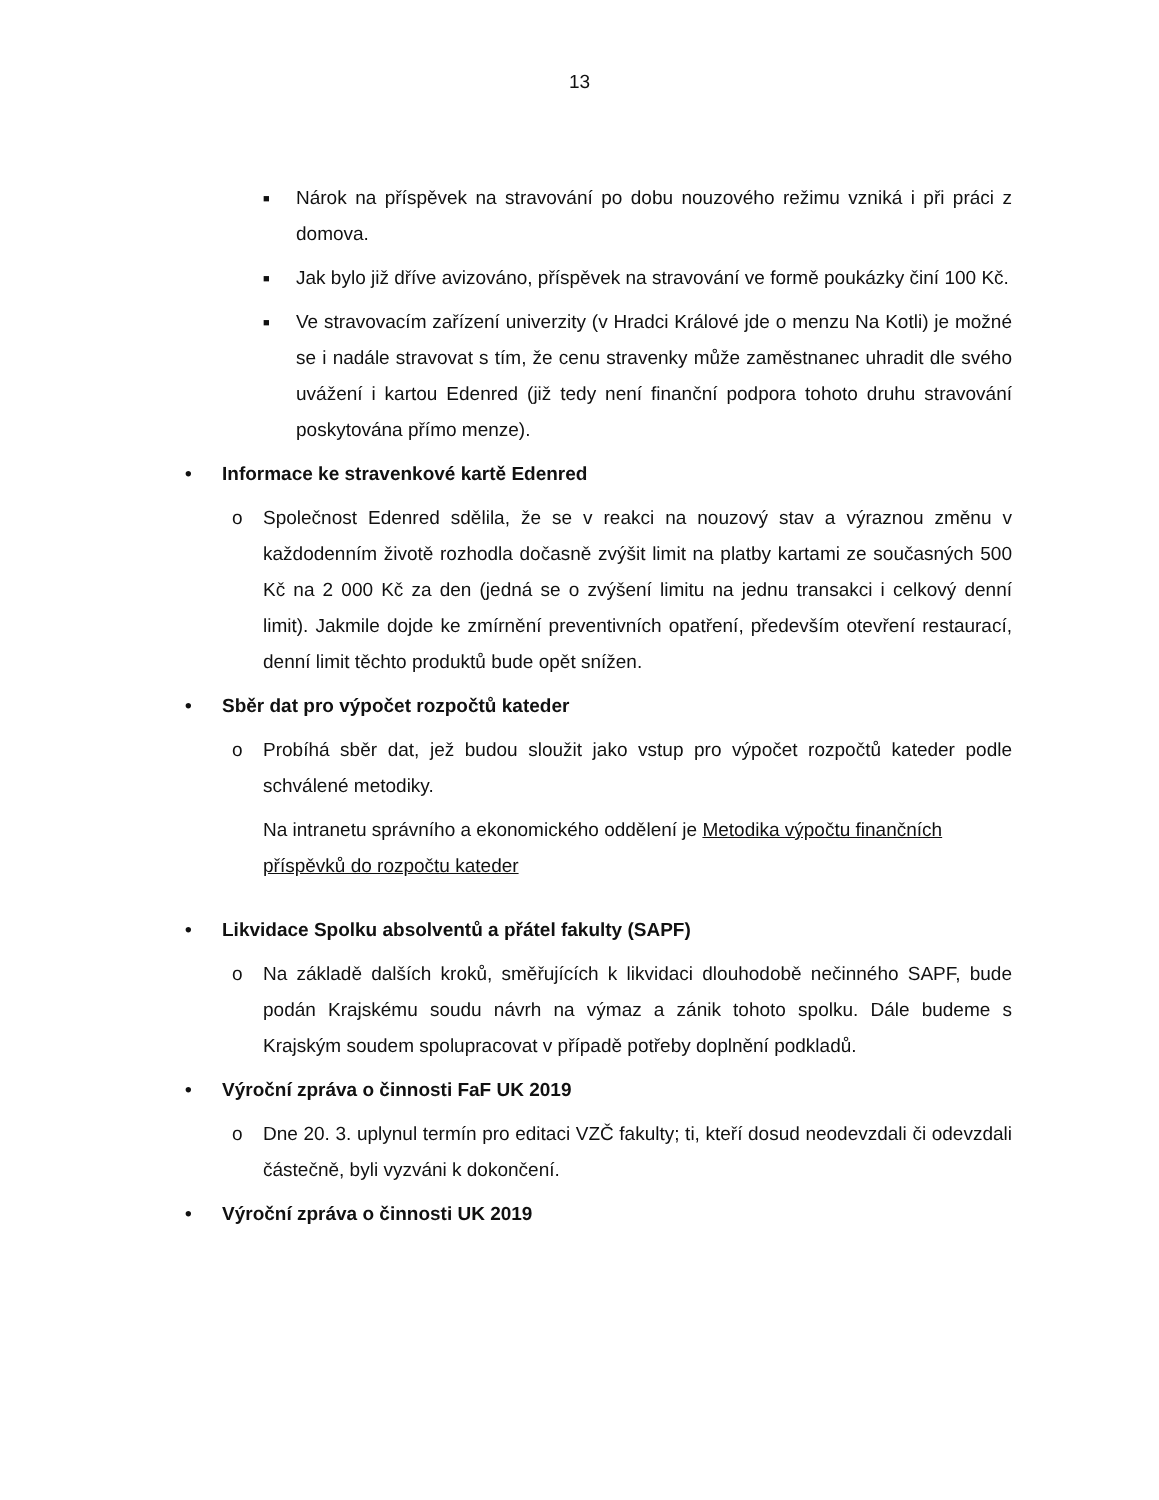13
■ Nárok na příspěvek na stravování po dobu nouzového režimu vzniká i při práci z domova.
■ Jak bylo již dříve avizováno, příspěvek na stravování ve formě poukázky činí 100 Kč.
■ Ve stravovacím zařízení univerzity (v Hradci Králové jde o menzu Na Kotli) je možné se i nadále stravovat s tím, že cenu stravenky může zaměstnanec uhradit dle svého uvážení i kartou Edenred (již tedy není finanční podpora tohoto druhu stravování poskytována přímo menze).
• Informace ke stravenkové kartě Edenred
o Společnost Edenred sdělila, že se v reakci na nouzový stav a výraznou změnu v každodenním životě rozhodla dočasně zvýšit limit na platby kartami ze současných 500 Kč na 2 000 Kč za den (jedná se o zvýšení limitu na jednu transakci i celkový denní limit). Jakmile dojde ke zmírnění preventivních opatření, především otevření restaurací, denní limit těchto produktů bude opět snížen.
• Sběr dat pro výpočet rozpočtů kateder
o Probíhá sběr dat, jež budou sloužit jako vstup pro výpočet rozpočtů kateder podle schválené metodiky.
Na intranetu správního a ekonomického oddělení je Metodika výpočtu finančních příspěvků do rozpočtu kateder
• Likvidace Spolku absolventů a přátel fakulty (SAPF)
o Na základě dalších kroků, směřujících k likvidaci dlouhodobě nečinného SAPF, bude podán Krajskému soudu návrh na výmaz a zánik tohoto spolku. Dále budeme s Krajským soudem spolupracovat v případě potřeby doplnění podkladů.
• Výroční zpráva o činnosti FaF UK 2019
o Dne 20. 3. uplynul termín pro editaci VZČ fakulty; ti, kteří dosud neodevzdali či odevzdali částečně, byli vyzváni k dokončení.
• Výroční zpráva o činnosti UK 2019